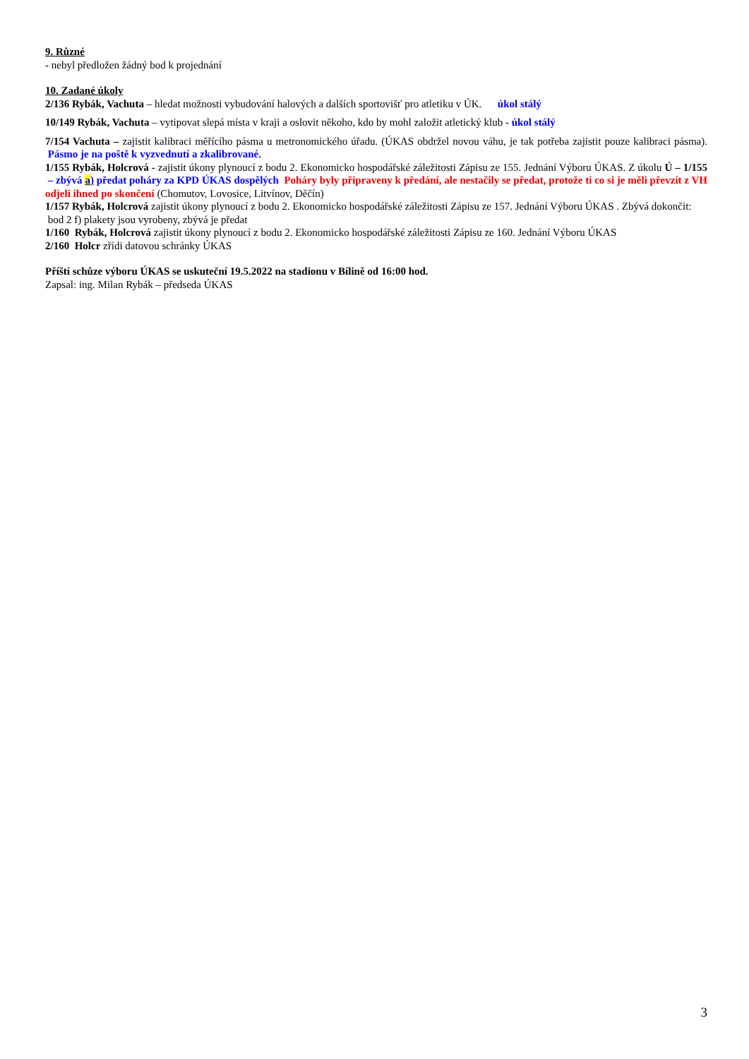9. Různé
- nebyl předložen žádný bod k projednání
10. Zadané úkoly
2/136 Rybák, Vachuta – hledat možnosti vybudování halových a dalších sportovišť pro atletiku v ÚK. úkol stálý
10/149 Rybák, Vachuta – vytipovat slepá místa v kraji a oslovit někoho, kdo by mohl založit atletický klub - úkol stálý
7/154 Vachuta – zajistit kalibraci měřícího pásma u metronomického úřadu. (ÚKAS obdržel novou váhu, je tak potřeba zajistit pouze kalibraci pásma). Pásmo je na poště k vyzvednutí a zkalibrované.
1/155 Rybák, Holcrová - zajistit úkony plynoucí z bodu 2. Ekonomicko hospodářské záležitosti Zápisu ze 155. Jednání Výboru ÚKAS. Z úkolu Ú – 1/155 – zbývá a) předat poháry za KPD ÚKAS dospělých Poháry byly připraveny k předání, ale nestačily se předat, protože ti co si je měli převzít z VH odjeli ihned po skončení (Chomutov, Lovosice, Litvínov, Děčín)
1/157 Rybák, Holcrová zajistit úkony plynoucí z bodu 2. Ekonomicko hospodářské záležitosti Zápisu ze 157. Jednání Výboru ÚKAS . Zbývá dokončit:
bod 2 f) plakety jsou vyrobeny, zbývá je předat
1/160 Rybák, Holcrová zajistit úkony plynoucí z bodu 2. Ekonomicko hospodářské záležitosti Zápisu ze 160. Jednání Výboru ÚKAS
2/160 Holcr zřídi datovou schránky ÚKAS
Příští schůze výboru ÚKAS se uskuteční 19.5.2022 na stadionu v Bílině od 16:00 hod.
Zapsal: ing. Milan Rybák – předseda ÚKAS
3